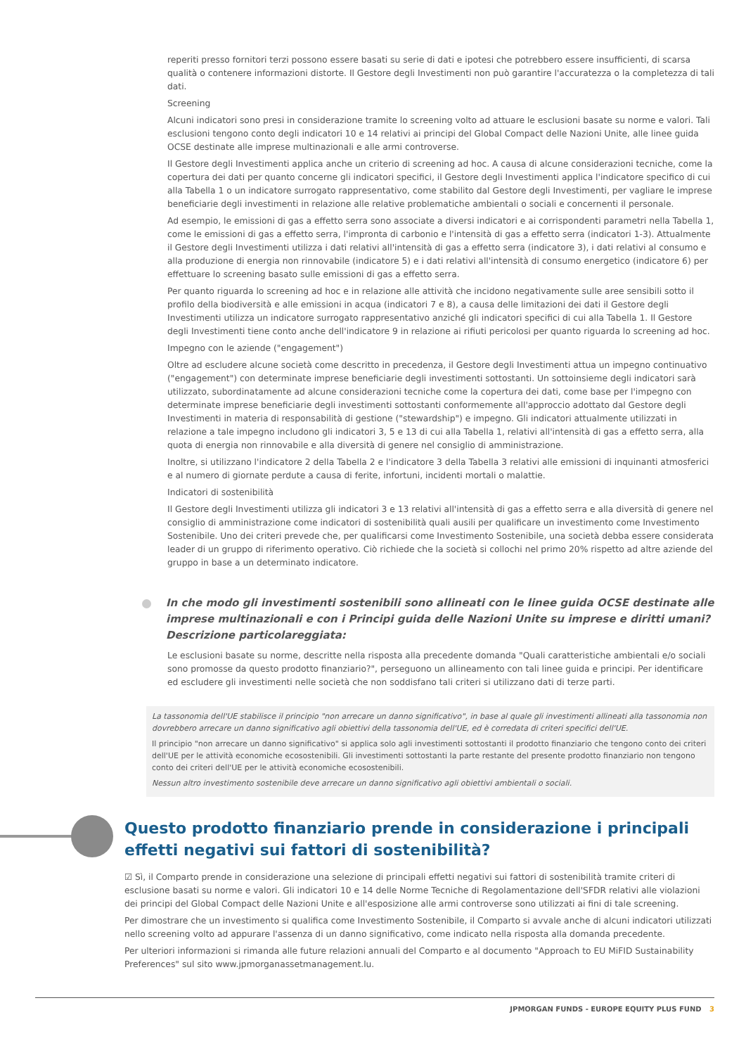reperiti presso fornitori terzi possono essere basati su serie di dati e ipotesi che potrebbero essere insufficienti, di scarsa qualità o contenere informazioni distorte. Il Gestore degli Investimenti non può garantire l'accuratezza o la completezza di tali dati.
Screening
Alcuni indicatori sono presi in considerazione tramite lo screening volto ad attuare le esclusioni basate su norme e valori. Tali esclusioni tengono conto degli indicatori 10 e 14 relativi ai principi del Global Compact delle Nazioni Unite, alle linee guida OCSE destinate alle imprese multinazionali e alle armi controverse.
Il Gestore degli Investimenti applica anche un criterio di screening ad hoc. A causa di alcune considerazioni tecniche, come la copertura dei dati per quanto concerne gli indicatori specifici, il Gestore degli Investimenti applica l'indicatore specifico di cui alla Tabella 1 o un indicatore surrogato rappresentativo, come stabilito dal Gestore degli Investimenti, per vagliare le imprese beneficiarie degli investimenti in relazione alle relative problematiche ambientali o sociali e concernenti il personale.
Ad esempio, le emissioni di gas a effetto serra sono associate a diversi indicatori e ai corrispondenti parametri nella Tabella 1, come le emissioni di gas a effetto serra, l'impronta di carbonio e l'intensità di gas a effetto serra (indicatori 1-3). Attualmente il Gestore degli Investimenti utilizza i dati relativi all'intensità di gas a effetto serra (indicatore 3), i dati relativi al consumo e alla produzione di energia non rinnovabile (indicatore 5) e i dati relativi all'intensità di consumo energetico (indicatore 6) per effettuare lo screening basato sulle emissioni di gas a effetto serra.
Per quanto riguarda lo screening ad hoc e in relazione alle attività che incidono negativamente sulle aree sensibili sotto il profilo della biodiversità e alle emissioni in acqua (indicatori 7 e 8), a causa delle limitazioni dei dati il Gestore degli Investimenti utilizza un indicatore surrogato rappresentativo anziché gli indicatori specifici di cui alla Tabella 1. Il Gestore degli Investimenti tiene conto anche dell'indicatore 9 in relazione ai rifiuti pericolosi per quanto riguarda lo screening ad hoc.
Impegno con le aziende ("engagement")
Oltre ad escludere alcune società come descritto in precedenza, il Gestore degli Investimenti attua un impegno continuativo ("engagement") con determinate imprese beneficiarie degli investimenti sottostanti. Un sottoinsieme degli indicatori sarà utilizzato, subordinatamente ad alcune considerazioni tecniche come la copertura dei dati, come base per l'impegno con determinate imprese beneficiarie degli investimenti sottostanti conformemente all'approccio adottato dal Gestore degli Investimenti in materia di responsabilità di gestione ("stewardship") e impegno. Gli indicatori attualmente utilizzati in relazione a tale impegno includono gli indicatori 3, 5 e 13 di cui alla Tabella 1, relativi all'intensità di gas a effetto serra, alla quota di energia non rinnovabile e alla diversità di genere nel consiglio di amministrazione.
Inoltre, si utilizzano l'indicatore 2 della Tabella 2 e l'indicatore 3 della Tabella 3 relativi alle emissioni di inquinanti atmosferici e al numero di giornate perdute a causa di ferite, infortuni, incidenti mortali o malattie.
Indicatori di sostenibilità
Il Gestore degli Investimenti utilizza gli indicatori 3 e 13 relativi all'intensità di gas a effetto serra e alla diversità di genere nel consiglio di amministrazione come indicatori di sostenibilità quali ausili per qualificare un investimento come Investimento Sostenibile. Uno dei criteri prevede che, per qualificarsi come Investimento Sostenibile, una società debba essere considerata leader di un gruppo di riferimento operativo. Ciò richiede che la società si collochi nel primo 20% rispetto ad altre aziende del gruppo in base a un determinato indicatore.
In che modo gli investimenti sostenibili sono allineati con le linee guida OCSE destinate alle imprese multinazionali e con i Principi guida delle Nazioni Unite su imprese e diritti umani? Descrizione particolareggiata:
Le esclusioni basate su norme, descritte nella risposta alla precedente domanda "Quali caratteristiche ambientali e/o sociali sono promosse da questo prodotto finanziario?", perseguono un allineamento con tali linee guida e principi. Per identificare ed escludere gli investimenti nelle società che non soddisfano tali criteri si utilizzano dati di terze parti.
La tassonomia dell'UE stabilisce il principio "non arrecare un danno significativo", in base al quale gli investimenti allineati alla tassonomia non dovrebbero arrecare un danno significativo agli obiettivi della tassonomia dell'UE, ed è corredata di criteri specifici dell'UE.
Il principio "non arrecare un danno significativo" si applica solo agli investimenti sottostanti il prodotto finanziario che tengono conto dei criteri dell'UE per le attività economiche ecosostenibili. Gli investimenti sottostanti la parte restante del presente prodotto finanziario non tengono conto dei criteri dell'UE per le attività economiche ecosostenibili.
Nessun altro investimento sostenibile deve arrecare un danno significativo agli obiettivi ambientali o sociali.
Questo prodotto finanziario prende in considerazione i principali effetti negativi sui fattori di sostenibilità?
☑ Sì, il Comparto prende in considerazione una selezione di principali effetti negativi sui fattori di sostenibilità tramite criteri di esclusione basati su norme e valori. Gli indicatori 10 e 14 delle Norme Tecniche di Regolamentazione dell'SFDR relativi alle violazioni dei principi del Global Compact delle Nazioni Unite e all'esposizione alle armi controverse sono utilizzati ai fini di tale screening.
Per dimostrare che un investimento si qualifica come Investimento Sostenibile, il Comparto si avvale anche di alcuni indicatori utilizzati nello screening volto ad appurare l'assenza di un danno significativo, come indicato nella risposta alla domanda precedente.
Per ulteriori informazioni si rimanda alle future relazioni annuali del Comparto e al documento "Approach to EU MiFID Sustainability Preferences" sul sito www.jpmorganassetmanagement.lu.
JPMORGAN FUNDS - EUROPE EQUITY PLUS FUND 3